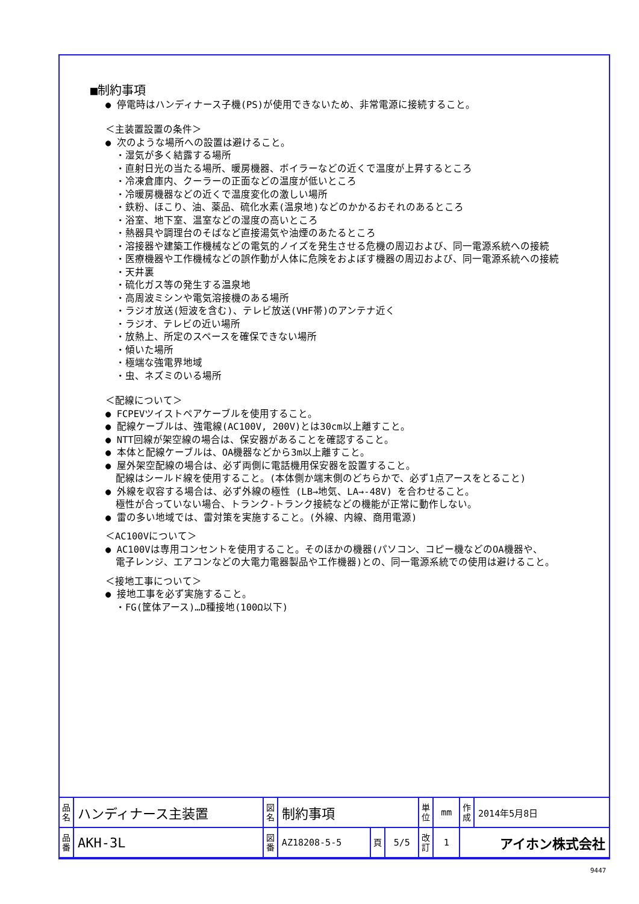■制約事項
● 停電時はハンディナース子機(PS)が使用できないため、非常電源に接続すること。
＜主装置設置の条件＞
● 次のような場所への設置は避けること。
・湿気が多く結露する場所
・直射日光の当たる場所、暖房機器、ボイラーなどの近くで温度が上昇するところ
・冷凍倉庫内、クーラーの正面などの温度が低いところ
・冷暖房機器などの近くで温度変化の激しい場所
・鉄粉、ほこり、油、薬品、硫化水素(温泉地)などのかかるおそれのあるところ
・浴室、地下室、温室などの湿度の高いところ
・熱器具や調理台のそばなど直接湯気や油煙のあたるところ
・溶接器や建築工作機械などの電気的ノイズを発生させる危機の周辺および、同一電源系統への接続
・医療機器や工作機械などの誤作動が人体に危険をおよぼす機器の周辺および、同一電源系統への接続
・天井裏
・硫化ガス等の発生する温泉地
・高周波ミシンや電気溶接機のある場所
・ラジオ放送(短波を含む)、テレビ放送(VHF帯)のアンテナ近く
・ラジオ、テレビの近い場所
・放熱上、所定のスペースを確保できない場所
・傾いた場所
・極端な強電界地域
・虫、ネズミのいる場所
＜配線について＞
● FCPEVツイストペアケーブルを使用すること。
● 配線ケーブルは、強電線(AC100V, 200V)とは30cm以上離すこと。
● NTT回線が架空線の場合は、保安器があることを確認すること。
● 本体と配線ケーブルは、OA機器などから3m以上離すこと。
● 屋外架空配線の場合は、必ず両側に電話機用保安器を設置すること。
配線はシールド線を使用すること。(本体側か端末側のどちらかで、必ず1点アースをとること)
● 外線を収容する場合は、必ず外線の極性 (LB→地気、LA→-48V) を合わせること。
極性が合っていない場合、トランク-トランク接続などの機能が正常に動作しない。
● 雷の多い地域では、雷対策を実施すること。(外線、内線、商用電源)
＜AC100Vについて＞
● AC100Vは専用コンセントを使用すること。そのほかの機器(パソコン、コピー機などのOA機器や、
電子レンジ、エアコンなどの大電力電器製品や工作機器)との、同一電源系統での使用は避けること。
＜接地工事について＞
● 接地工事を必ず実施すること。
・FG(筐体アース)…D種接地(100Ω以下)
| 品 名 | ハンディナース主装置 | 図 名 | 制約事項 | | | 単 位 | mm | 作 成 | 2014年5月8日 |
| 品 番 | AKH-3L | 図 番 | AZ18208-5-5 | 頁 | 5/5 | 改 訂 | 1 | アイホン株式会社 | |
9447